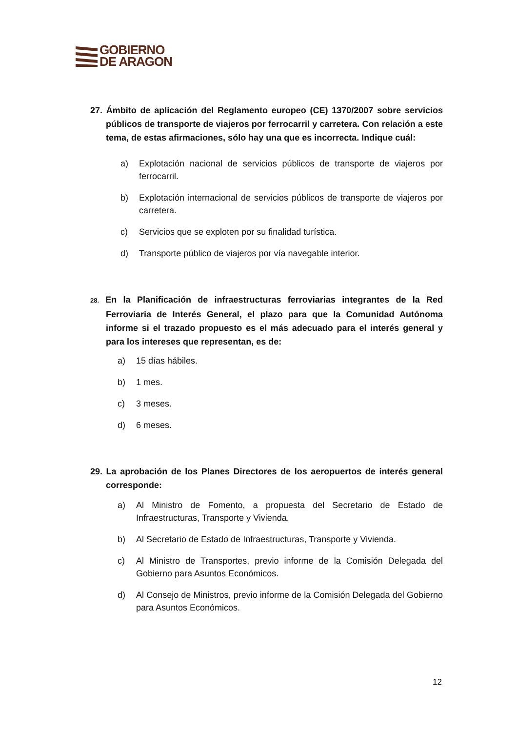GOBIERNO
DE ARAGON
27. Ámbito de aplicación del Reglamento europeo (CE) 1370/2007 sobre servicios públicos de transporte de viajeros por ferrocarril y carretera. Con relación a este tema, de estas afirmaciones, sólo hay una que es incorrecta. Indique cuál:
a) Explotación nacional de servicios públicos de transporte de viajeros por ferrocarril.
b) Explotación internacional de servicios públicos de transporte de viajeros por carretera.
c) Servicios que se exploten por su finalidad turística.
d) Transporte público de viajeros por vía navegable interior.
28. En la Planificación de infraestructuras ferroviarias integrantes de la Red Ferroviaria de Interés General, el plazo para que la Comunidad Autónoma informe si el trazado propuesto es el más adecuado para el interés general y para los intereses que representan, es de:
a) 15 días hábiles.
b) 1 mes.
c) 3 meses.
d) 6 meses.
29. La aprobación de los Planes Directores de los aeropuertos de interés general corresponde:
a) Al Ministro de Fomento, a propuesta del Secretario de Estado de Infraestructuras, Transporte y Vivienda.
b) Al Secretario de Estado de Infraestructuras, Transporte y Vivienda.
c) Al Ministro de Transportes, previo informe de la Comisión Delegada del Gobierno para Asuntos Económicos.
d) Al Consejo de Ministros, previo informe de la Comisión Delegada del Gobierno para Asuntos Económicos.
12